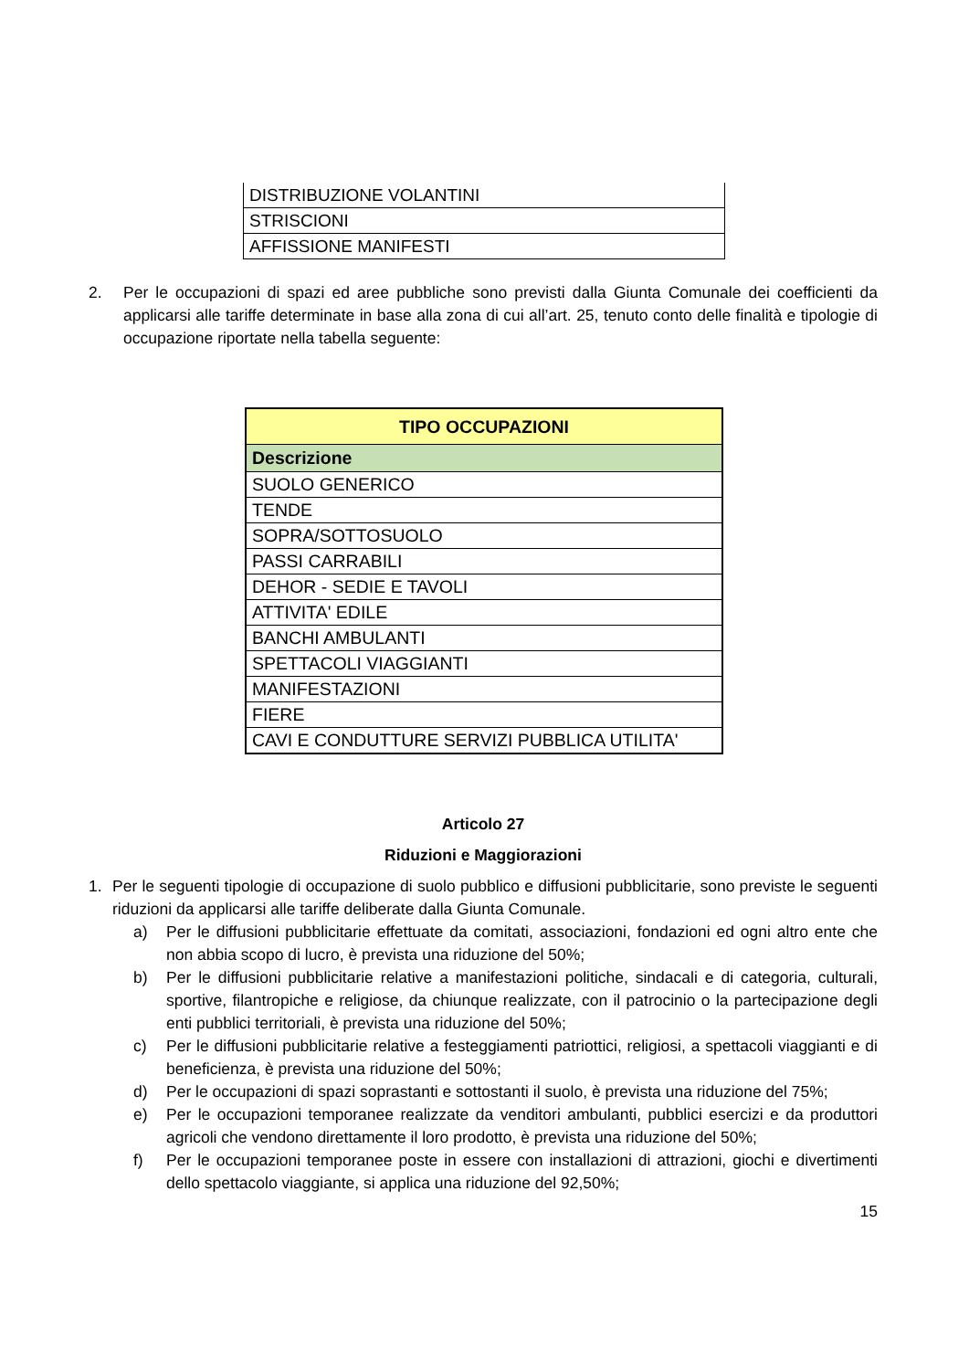| DISTRIBUZIONE VOLANTINI |
| STRISCIONI |
| AFFISSIONE MANIFESTI |
2. Per le occupazioni di spazi ed aree pubbliche sono previsti dalla Giunta Comunale dei coefficienti da applicarsi alle tariffe determinate in base alla zona di cui all’art. 25, tenuto conto delle finalità e tipologie di occupazione riportate nella tabella seguente:
| TIPO OCCUPAZIONI |
| --- |
| Descrizione |
| SUOLO GENERICO |
| TENDE |
| SOPRA/SOTTOSUOLO |
| PASSI CARRABILI |
| DEHOR - SEDIE E TAVOLI |
| ATTIVITA' EDILE |
| BANCHI AMBULANTI |
| SPETTACOLI VIAGGIANTI |
| MANIFESTAZIONI |
| FIERE |
| CAVI E CONDUTTURE SERVIZI PUBBLICA UTILITA' |
Articolo 27
Riduzioni e Maggiorazioni
1. Per le seguenti tipologie di occupazione di suolo pubblico e diffusioni pubblicitarie, sono previste le seguenti riduzioni da applicarsi alle tariffe deliberate dalla Giunta Comunale.
a) Per le diffusioni pubblicitarie effettuate da comitati, associazioni, fondazioni ed ogni altro ente che non abbia scopo di lucro, è prevista una riduzione del 50%;
b) Per le diffusioni pubblicitarie relative a manifestazioni politiche, sindacali e di categoria, culturali, sportive, filantropiche e religiose, da chiunque realizzate, con il patrocinio o la partecipazione degli enti pubblici territoriali, è prevista una riduzione del 50%;
c) Per le diffusioni pubblicitarie relative a festeggiamenti patriottici, religiosi, a spettacoli viaggianti e di beneficienza, è prevista una riduzione del 50%;
d) Per le occupazioni di spazi soprastanti e sottostanti il suolo, è prevista una riduzione del 75%;
e) Per le occupazioni temporanee realizzate da venditori ambulanti, pubblici esercizi e da produttori agricoli che vendono direttamente il loro prodotto, è prevista una riduzione del 50%;
f) Per le occupazioni temporanee poste in essere con installazioni di attrazioni, giochi e divertimenti dello spettacolo viaggiante, si applica una riduzione del 92,50%;
15